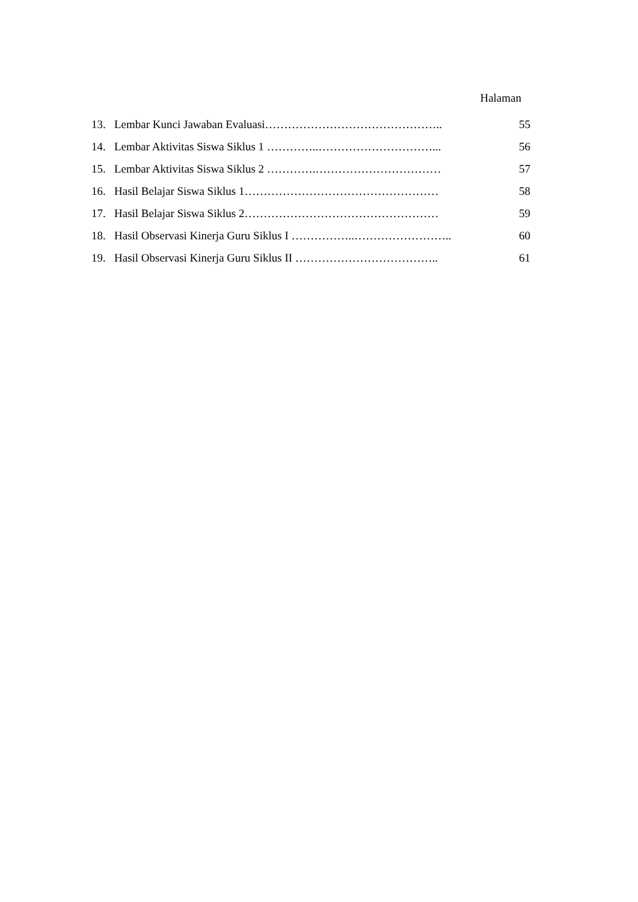Halaman
13. Lembar Kunci Jawaban Evaluasi……………………………………….. 55
14. Lembar Aktivitas Siswa Siklus 1 …………..…………………………... 56
15. Lembar Aktivitas Siswa Siklus 2 ………….…………………………… 57
16. Hasil Belajar Siswa Siklus 1…………………………………………… 58
17. Hasil Belajar Siswa Siklus 2…………………………………………… 59
18. Hasil Observasi Kinerja Guru Siklus I ……………..…………………….. 60
19. Hasil Observasi Kinerja Guru Siklus II ……………………………….. 61